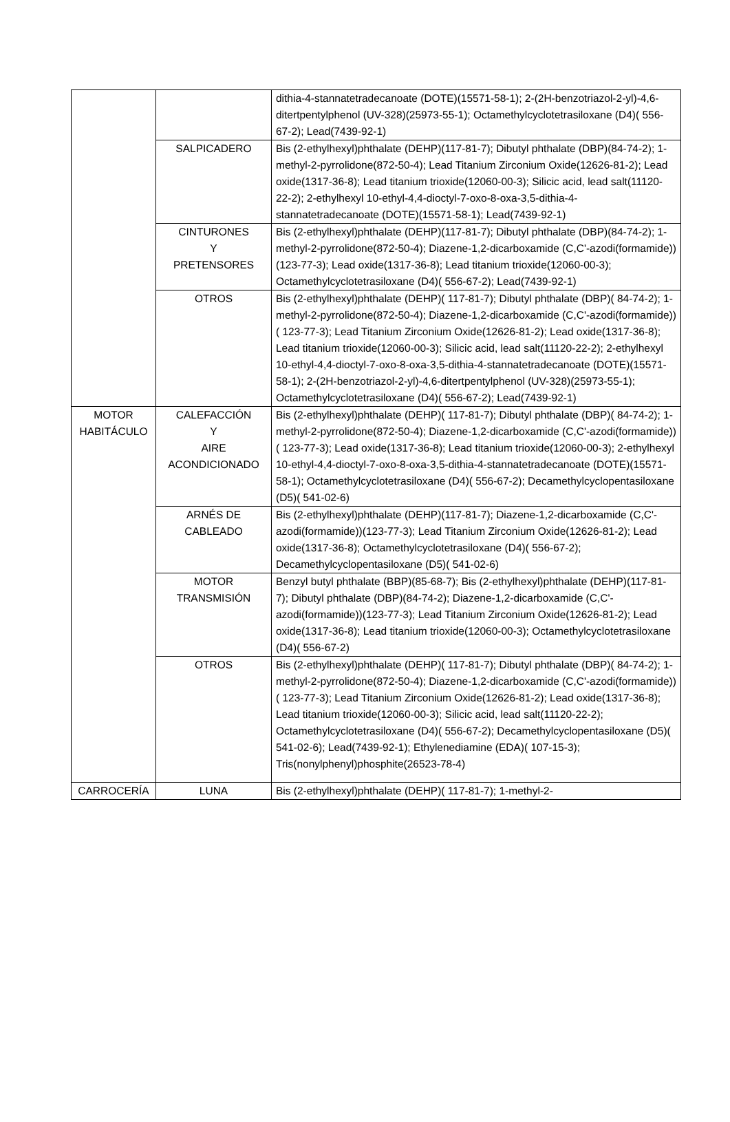| | | dithia-4-stannatetradecanoate (DOTE)(15571-58-1); 2-(2H-benzotriazol-2-yl)-4,6-ditertpentylphenol (UV-328)(25973-55-1); Octamethylcyclotetrasiloxane (D4)( 556-67-2); Lead(7439-92-1) |
| | SALPICADERO | Bis (2-ethylhexyl)phthalate (DEHP)(117-81-7); Dibutyl phthalate (DBP)(84-74-2); 1-methyl-2-pyrrolidone(872-50-4); Lead Titanium Zirconium Oxide(12626-81-2); Lead oxide(1317-36-8); Lead titanium trioxide(12060-00-3); Silicic acid, lead salt(11120-22-2); 2-ethylhexyl 10-ethyl-4,4-dioctyl-7-oxo-8-oxa-3,5-dithia-4-stannatetradecanoate (DOTE)(15571-58-1); Lead(7439-92-1) |
| | CINTURONES Y PRETENSORES | Bis (2-ethylhexyl)phthalate (DEHP)(117-81-7); Dibutyl phthalate (DBP)(84-74-2); 1-methyl-2-pyrrolidone(872-50-4); Diazene-1,2-dicarboxamide (C,C'-azodi(formamide))(123-77-3); Lead oxide(1317-36-8); Lead titanium trioxide(12060-00-3); Octamethylcyclotetrasiloxane (D4)( 556-67-2); Lead(7439-92-1) |
| | OTROS | Bis (2-ethylhexyl)phthalate (DEHP)( 117-81-7); Dibutyl phthalate (DBP)( 84-74-2); 1-methyl-2-pyrrolidone(872-50-4); Diazene-1,2-dicarboxamide (C,C'-azodi(formamide))( 123-77-3); Lead Titanium Zirconium Oxide(12626-81-2); Lead oxide(1317-36-8); Lead titanium trioxide(12060-00-3); Silicic acid, lead salt(11120-22-2); 2-ethylhexyl 10-ethyl-4,4-dioctyl-7-oxo-8-oxa-3,5-dithia-4-stannatetradecanoate (DOTE)(15571-58-1); 2-(2H-benzotriazol-2-yl)-4,6-ditertpentylphenol (UV-328)(25973-55-1); Octamethylcyclotetrasiloxane (D4)( 556-67-2); Lead(7439-92-1) |
| MOTOR HABITÁCULO | CALEFACCIÓN Y AIRE ACONDICIONADO | Bis (2-ethylhexyl)phthalate (DEHP)( 117-81-7); Dibutyl phthalate (DBP)( 84-74-2); 1-methyl-2-pyrrolidone(872-50-4); Diazene-1,2-dicarboxamide (C,C'-azodi(formamide))( 123-77-3); Lead oxide(1317-36-8); Lead titanium trioxide(12060-00-3); 2-ethylhexyl 10-ethyl-4,4-dioctyl-7-oxo-8-oxa-3,5-dithia-4-stannatetradecanoate (DOTE)(15571-58-1); Octamethylcyclotetrasiloxane (D4)( 556-67-2); Decamethylcyclopentasiloxane (D5)( 541-02-6) |
| | ARNÉS DE CABLEADO | Bis (2-ethylhexyl)phthalate (DEHP)(117-81-7); Diazene-1,2-dicarboxamide (C,C'-azodi(formamide))(123-77-3); Lead Titanium Zirconium Oxide(12626-81-2); Lead oxide(1317-36-8); Octamethylcyclotetrasiloxane (D4)( 556-67-2); Decamethylcyclopentasiloxane (D5)( 541-02-6) |
| | MOTOR TRANSMISIÓN | Benzyl butyl phthalate (BBP)(85-68-7); Bis (2-ethylhexyl)phthalate (DEHP)(117-81-7); Dibutyl phthalate (DBP)(84-74-2); Diazene-1,2-dicarboxamide (C,C'-azodi(formamide))(123-77-3); Lead Titanium Zirconium Oxide(12626-81-2); Lead oxide(1317-36-8); Lead titanium trioxide(12060-00-3); Octamethylcyclotetrasiloxane (D4)( 556-67-2) |
| | OTROS | Bis (2-ethylhexyl)phthalate (DEHP)( 117-81-7); Dibutyl phthalate (DBP)( 84-74-2); 1-methyl-2-pyrrolidone(872-50-4); Diazene-1,2-dicarboxamide (C,C'-azodi(formamide))( 123-77-3); Lead Titanium Zirconium Oxide(12626-81-2); Lead oxide(1317-36-8); Lead titanium trioxide(12060-00-3); Silicic acid, lead salt(11120-22-2); Octamethylcyclotetrasiloxane (D4)( 556-67-2); Decamethylcyclopentasiloxane (D5)( 541-02-6); Lead(7439-92-1); Ethylenediamine (EDA)( 107-15-3); Tris(nonylphenyl)phosphite(26523-78-4) |
| CARROCERÍA | LUNA | Bis (2-ethylhexyl)phthalate (DEHP)( 117-81-7); 1-methyl-2- |